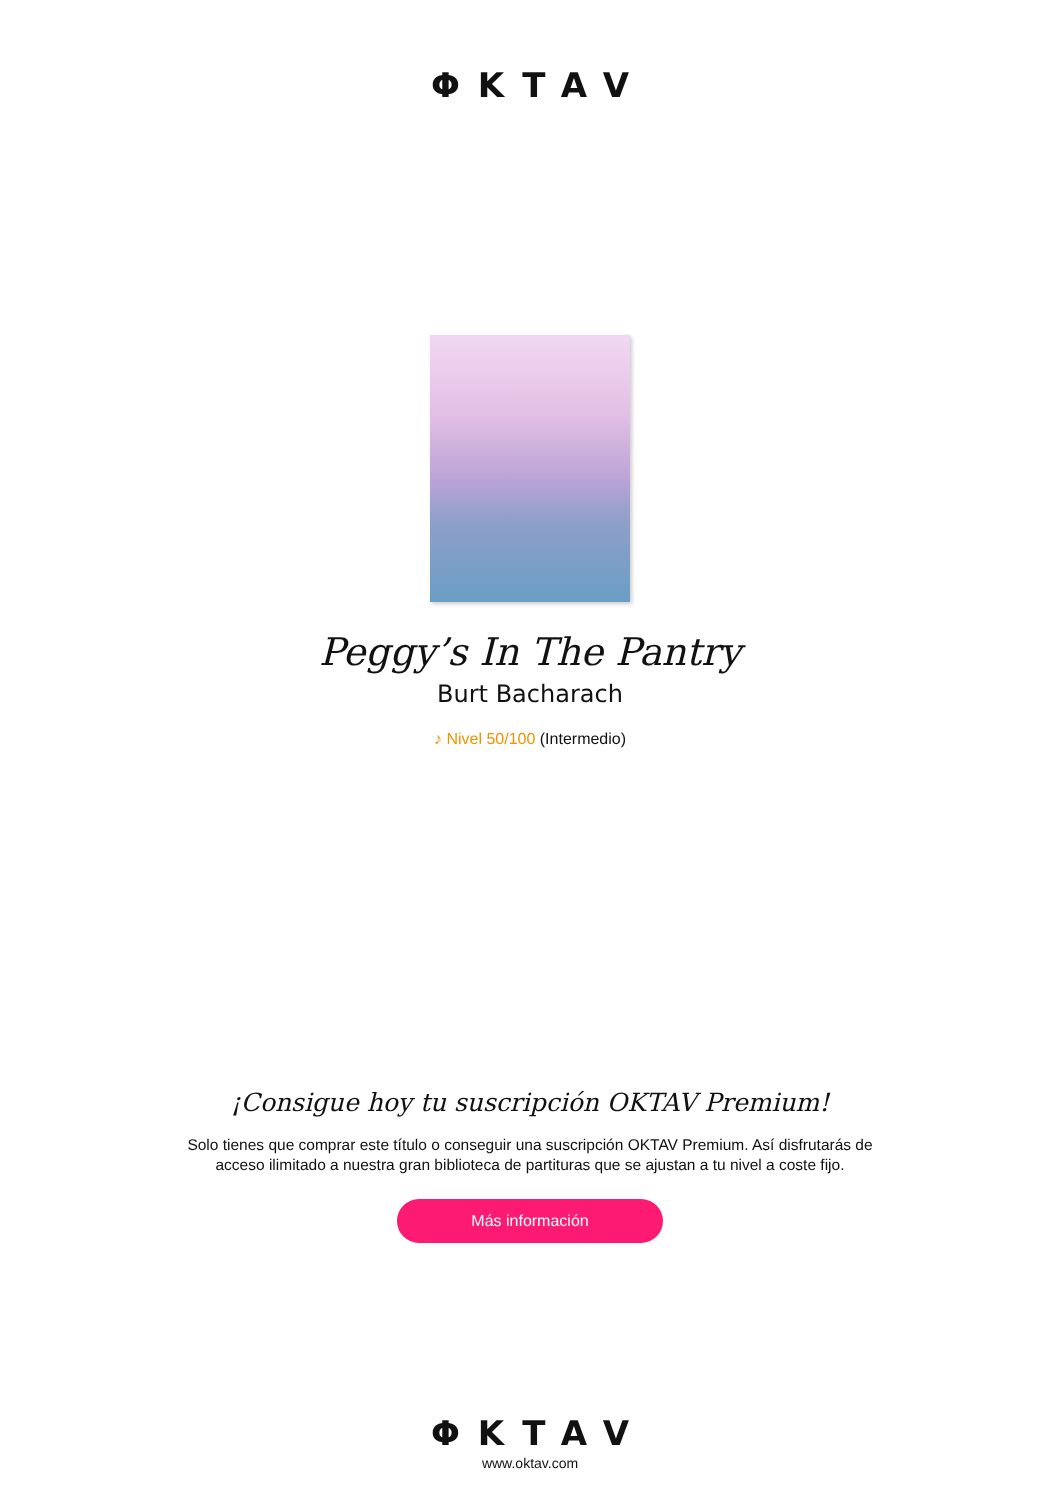ΦKTAV
Peggy’s In The Pantry
Burt Bacharach
♪ Nivel 50/100 (Intermedio)
¡Consigue hoy tu suscripción OKTAV Premium!
Solo tienes que comprar este título o conseguir una suscripción OKTAV Premium. Así disfrutarás de acceso ilimitado a nuestra gran biblioteca de partituras que se ajustan a tu nivel a coste fijo.
Más información
ΦKTAV
www.oktav.com